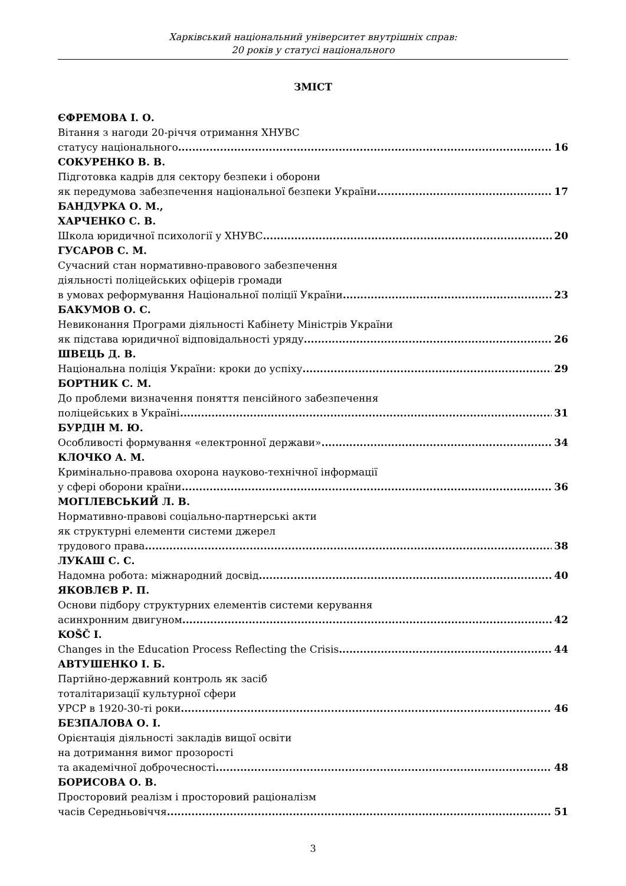Харківський національний університет внутрішніх справ:
20 років у статусі національного
ЗМІСТ
ЄФРЕМОВА І. О.
Вітання з нагоди 20-річчя отримання ХНУВС
статусу національного 16
СОКУРЕНКО В. В.
Підготовка кадрів для сектору безпеки і оборони
як передумова забезпечення національної безпеки України 17
БАНДУРКА О. М.,
ХАРЧЕНКО С. В.
Школа юридичної психології у ХНУВС 20
ГУСАРОВ С. М.
Сучасний стан нормативно-правового забезпечення
діяльності поліцейських офіцерів громади
в умовах реформування Національної поліції України 23
БАКУМОВ О. С.
Невиконання Програми діяльності Кабінету Міністрів України
як підстава юридичної відповідальності уряду 26
ШВЕЦЬ Д. В.
Національна поліція України: кроки до успіху 29
БОРТНИК С. М.
До проблеми визначення поняття пенсійного забезпечення
поліцейських в Україні 31
БУРДІН М. Ю.
Особливості формування «електронної держави» 34
КЛОЧКО А. М.
Кримінально-правова охорона науково-технічної інформації
у сфері оборони країни 36
МОГІЛЕВСЬКИЙ Л. В.
Нормативно-правові соціально-партнерські акти
як структурні елементи системи джерел
трудового права 38
ЛУКАШ С. С.
Надомна робота: міжнародний досвід 40
ЯКОВЛЄВ Р. П.
Основи підбору структурних елементів системи керування
асинхронним двигуном 42
KOŠČ I.
Changes in the Education Process Reflecting the Crisis 44
АВТУШЕНКО І. Б.
Партійно-державний контроль як засіб
тоталітаризації культурної сфери
УРСР в 1920-30-ті роки 46
БЕЗПАЛОВА О. І.
Орієнтація діяльності закладів вищої освіти
на дотримання вимог прозорості
та академічної доброчесності 48
БОРИСОВА О. В.
Просторовий реалізм і просторовий раціоналізм
часів Середньовіччя 51
3